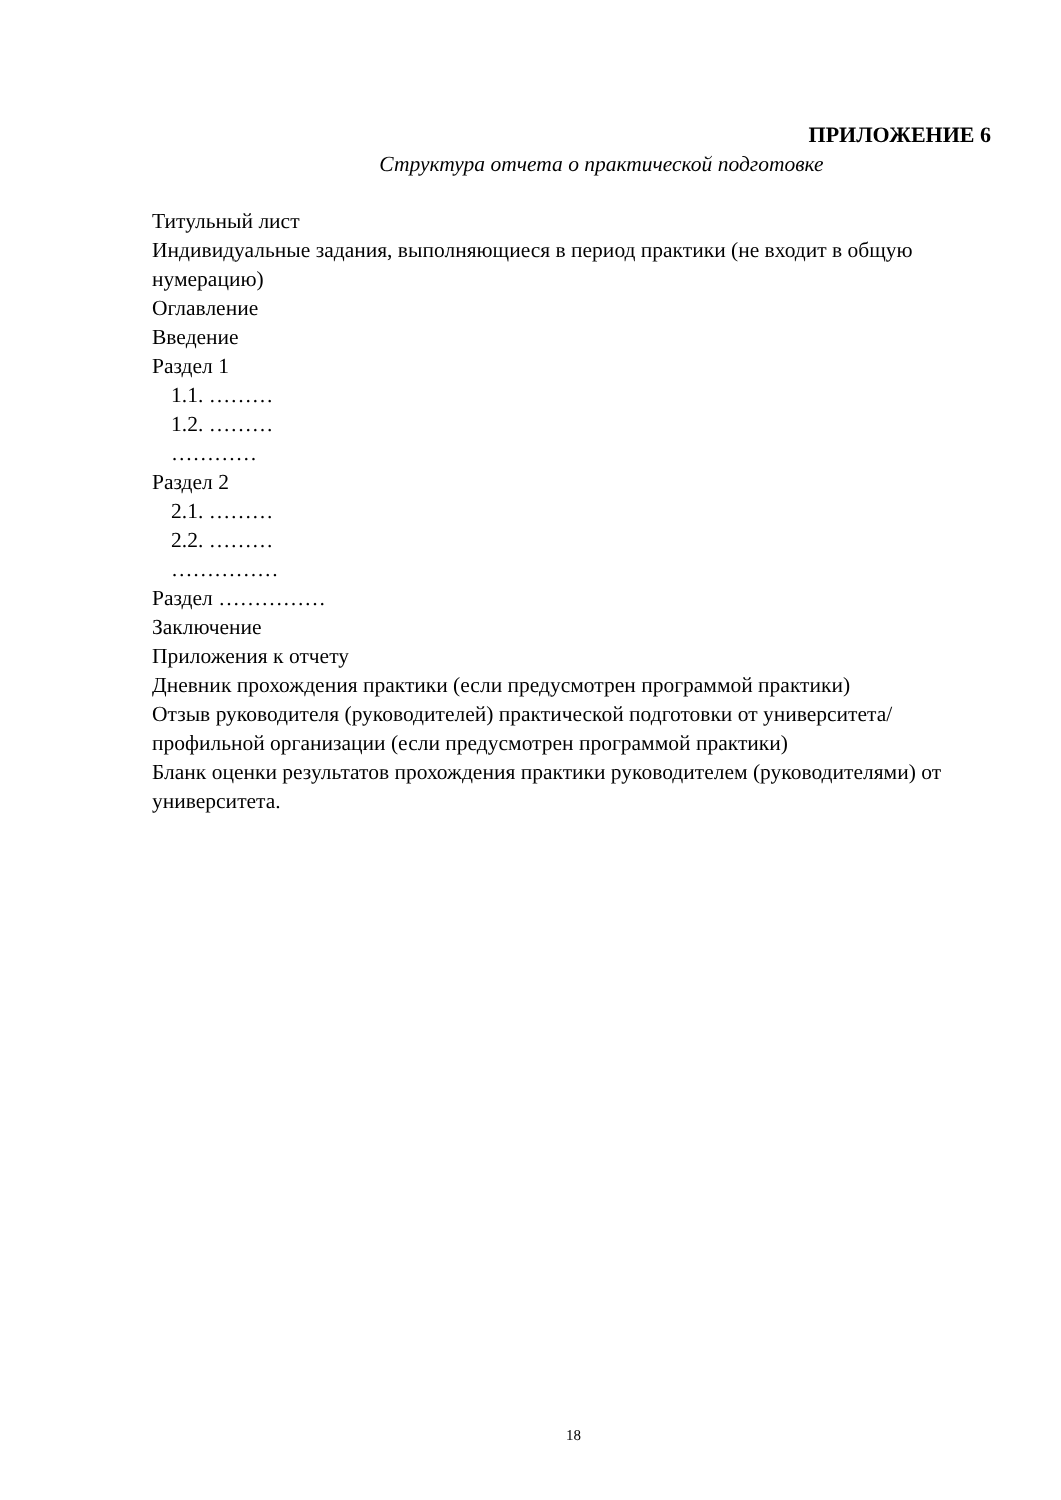ПРИЛОЖЕНИЕ 6
Структура отчета о практической подготовке
Титульный лист
Индивидуальные задания, выполняющиеся в период практики (не входит в общую нумерацию)
Оглавление
Введение
Раздел 1
1.1. ………
1.2. ………
…………
Раздел 2
2.1. ………
2.2. ………
……………
Раздел ……………
Заключение
Приложения к отчету
Дневник прохождения практики (если предусмотрен программой практики)
Отзыв руководителя (руководителей) практической подготовки от университета/ профильной организации (если предусмотрен программой практики)
Бланк оценки результатов прохождения практики руководителем (руководителями) от университета.
18